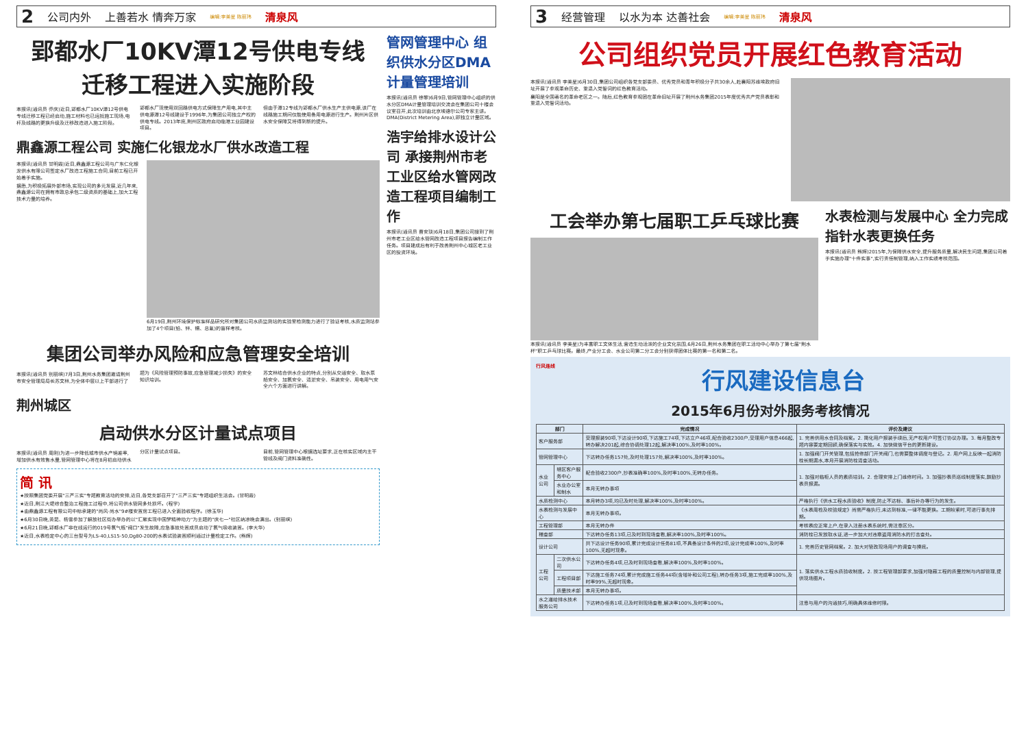2 公司内外 上善若水 情奔万家 编辑:李美星 陈丽玮 清泉风
郢都水厂10KV潭12号供电专线
迁移工程进入实施阶段
本报讯(通讯员 乔庆)近日,郢都水厂10KV潭12号供电专线迁移工程已经启动,施工材料也已运抵施工现场,电杆及线路的更换升级及迁移改造进入施工阶段。
郢都水厂现使用双回路供电方式保障生产用电,其中主供电源潭12号线建设于1996年,为集团公司独立产权的供电专线。2013年底,荆州区政府启动临港工业园建设项目。
但由于潭12专线为郢都水厂供水生产主供电源,该厂在线路施工期间仅能使用备用电源进行生产。荆州片区供水安全保障又将得到新的提升。
鼎鑫源工程公司 实施仁化银龙水厂供水改造工程
本报讯(通讯员 甘明霞)近日,鼎鑫源工程公司与广东仁化银龙供水有限公司签定水厂改造工程施工合同,目前工程已开始着手实施。
据悉,为积极拓展外部市场,实现公司的多元发展,近几年来,鼎鑫源公司在拥有市政总承包二级资质的基础上,加大工程技术力量的培养。
6月19日,荆州环境保护标准样品研究所对集团公司水质监测站的实验室检测能力进行了验证考核,水质监测站参加了4个项目(铅、锌、镉、总氰)的盲样考核。
集团公司举办风险和应急管理安全培训
本报讯(通讯员 别丽缤)7月3日,荆州水务集团邀请荆州市安全管理局局长苏文林,为全体中层以上干部进行了题为《风险管理预防事故,应急管理减少损失》的安全知识培训。
苏文林结合供水企业的特点,分别从交通安全、取水泵船安全、加氯安全、清淤安全、吊装安全、用电用气安全六个方面进行讲解。
荆州城区
启动供水分区计量试点项目
本报讯(通讯员 周刚)为进一步降低城市供水产销差率,增加供水有效售水量,管网管理中心将在8月初启动供水分区计量试点项目。
目前,管网管理中心根据选址要求,正在核实区域内主干管线及阀门资料准确性。
简 讯
★按照集团党委开展"三严三实"专题教育活动的安排,近日,各党支部召开了"三严三实"专题组织生活会。(甘明霞)
★近日,荆江大堤综合整治工程施工过程中,将公司供水管网多处损坏。(程宇)
★由鼎鑫源工程有限公司中标承建的"尚风·尚水"9#楼安置房工程已进入全面验收程序。(徐玉华)
★6月30日晚,黄昆、杨雪参加了解放社区街办举办的以"汇聚实现中国梦精神动力"为主题的"庆七一"社区纳凉晚会演出。(别丽缤)
★6月21日晚,郢都水厂非在线运行的019号氯气瓶"阀口"发生故障,应急事故处置成员启动了氯气吸收装置。(李大华)
★近日,水表检定中心的三台型号为LS-40,LS15-50,Dg80-200的水表试验装置顺利通过计量检定工作。(熊辉)
管网管理中心 组织供水分区DMA计量管理培训
本报讯(通讯员 徐黎)6月9日,管网管理中心组织的供水分区DMA计量管理培训交流会在集团公司十楼会议室召开,此次培训由北京埃德尔公司专家主讲。DMA(District Metering Area),即独立计量区域。
浩宇给排水设计公司 承接荆州市老工业区给水管网改造工程项目编制工作
本报讯(通讯员 曹安琰)6月18日,集团公司接到了荆州市老工业区给水管网改造工程项目报告编制工作任务。项目建成后有利于改善荆州中心城区老工业区的投资环境。
3 经营管理 以水为本 达善社会 编辑:李美星 陈丽玮 清泉风
公司组织党员开展红色教育活动
本报讯(通讯员 李美星)6月30日,集团公司组织各党支部委员、优秀党员和青年积极分子共30余人,赴襄阳苏维埃政府旧址开展了参观革命历史、重温入党誓词的红色教育活动。
襄阳是全国著名的革命老区之一。随后,红色教育参观团在革命旧址开展了荆州水务集团2015年度优秀共产党员表彰和重温入党誓词活动。
工会举办第七届职工乒乓球比赛
本报讯(通讯员 李美星)为丰富职工文体生活,营造生动活泼的企业文化氛围,6月26日,荆州水务集团在职工活动中心举办了第七届"荆水杯"职工乒乓球比赛。最终,产业分工会、水业公司第二分工会分别获得团体比赛的第一名和第二名。
水表检测与发展中心 全力完成指针水表更换任务
本报讯(通讯员 熊辉)2015年,为保障供水安全,提升服务质量,解决民生问题,集团公司着手实施办理"十件实事",实行责任制管理,纳入工作实绩考核范围。
行风连线
行风建设信息台
2015年6月份对外服务考核情况
| 部门 | | 完成情况 | 评价及建议 |
| --- | --- | --- | --- |
| 客户服务部 | | 受理报装90项,下达设计90项,下达施工74项,下达立户46项,配合验收2300户,受理用户信息466起,转办解决201起,综合协调处理12起,解决率100%,及时率100%。 | 1. 完善供用水合同及档案。2. 简化用户报装手续后,无产权用户可签订协议办理。3. 每月整改专题内容要定期回顾,确保落实与实效。4. 加快微信平台的更新建设。 |
| 管网管理中心 | | 下达转办任务157处,及时处理157处,解决率100%,及时率100%。 | 1. 加强阀门开关管理,包括抢修部门开关阀门,也需要整体调度与登记。2. 用户网上反映一起消防栓长期漏水,本月开展消防栓清查活动。 |
| 水业公司 | 辖区客户服务中心 | 配合验收2300户,抄表准确率100%,及时率100%,无转办任务。 | 1. 加强对临柜人员的素质培训。2. 合理安排上门维修时间。3. 加强抄表员巡线制度落实,鼓励抄表员报漏。 |
| | 水业办公室和制水 | 本月无转办事项 | |
| 水质检测中心 | | 本月转办3项,均已及时处理,解决率100%,及时率100%。 | 严格执行《供水工程水质验收》制度,防止不达标、事后补办等行为的发生。 |
| 水表检测与发展中心 | | 本月无转办事项。 | 《水表周检及校验规定》尚需严格执行,未达到标准,一律不能更换。工期较紧时,可进行事先排期。 |
| 工程管理部 | | 本月无转办件 | 考核表应正常上户,在录入注册水表系统时,需注意区分。 |
| 稽查部 | | 下达转办任务13项,已及时到现场查看,解决率100%,及时率100%。 | 消防栓已发放取水证,进一步加大对违章盗用消防水的打击查处。 |
| 设计公司 | | 共下达设计任务90项,累计完成设计任务81项,不具备设计条件的2项,设计完成率100%,及时率100%,无超时现象。 | 1. 完善历史管网档案。2. 加大对管改现场用户的调查与摸底。 |
| 工程公司 | 二次供水公司 | 下达转办任务4项,已及时到现场查看,解决率100%,及时率100%。 | 1. 落实供水工程水质验收制度。2. 按工程管理部要求,加强对隐蔽工程的质量控制与内部管理,提供现场图片。 |
| | 工程项目部 | 下达施工任务74项,累计完成施工任务44项(含增补和公司工程),转办任务3项,施工完成率100%,及时率99%,无超时现象。 | |
| | 质量技术部 | 本月无转办事项。 | |
| 水之道给排水技术服务公司 | | 下达转办任务1项,已及时到现场查看,解决率100%,及时率100%。 | 注意与用户的沟通技巧,明确具体维修时限。 |